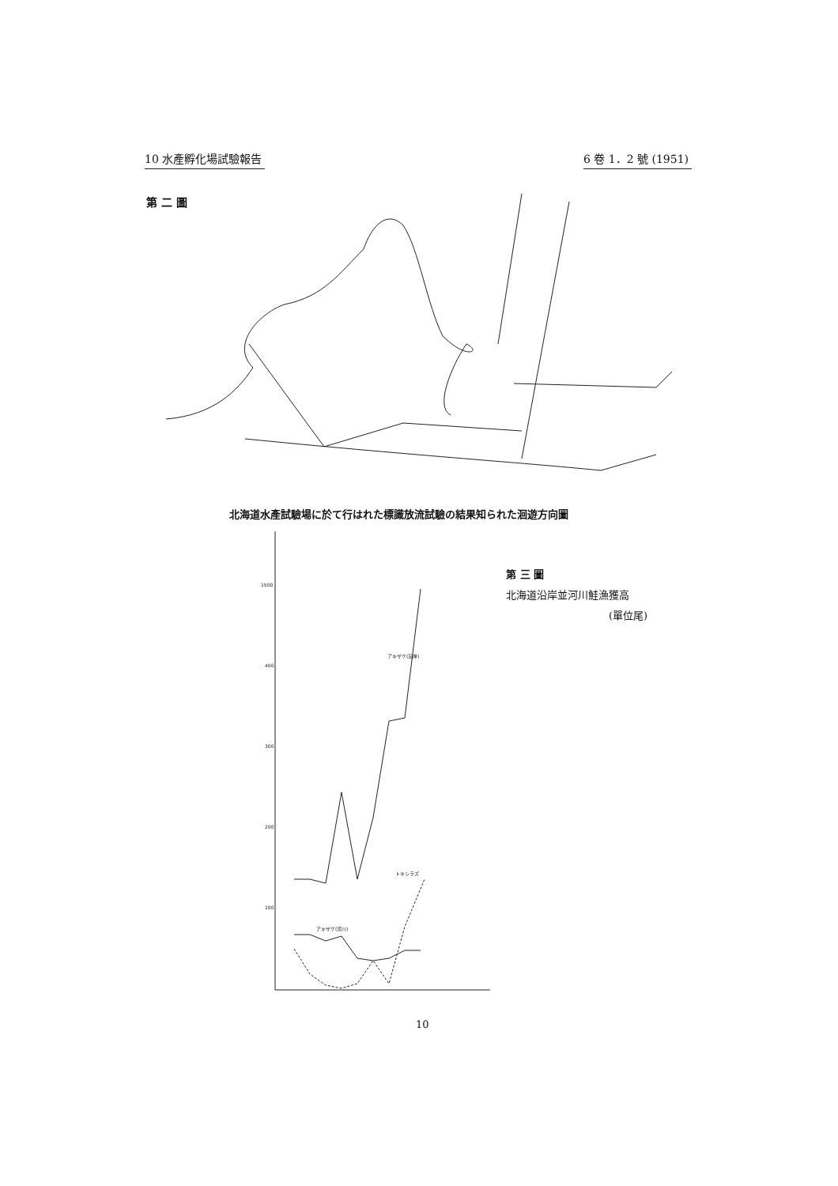10 水產孵化場試驗報告 6 卷 1．2 號 (1951)
第 二 圖
北海道水產試驗場に於て行はれた標識放流試驗の結果知られた洄遊方向圖
第 三 圖
北海道沿岸並河川鮭漁獲高
(單位尾)
1500
400
300
200
100
アキザケ(沿岸)
トキシラズ
アキザケ(河川)
10